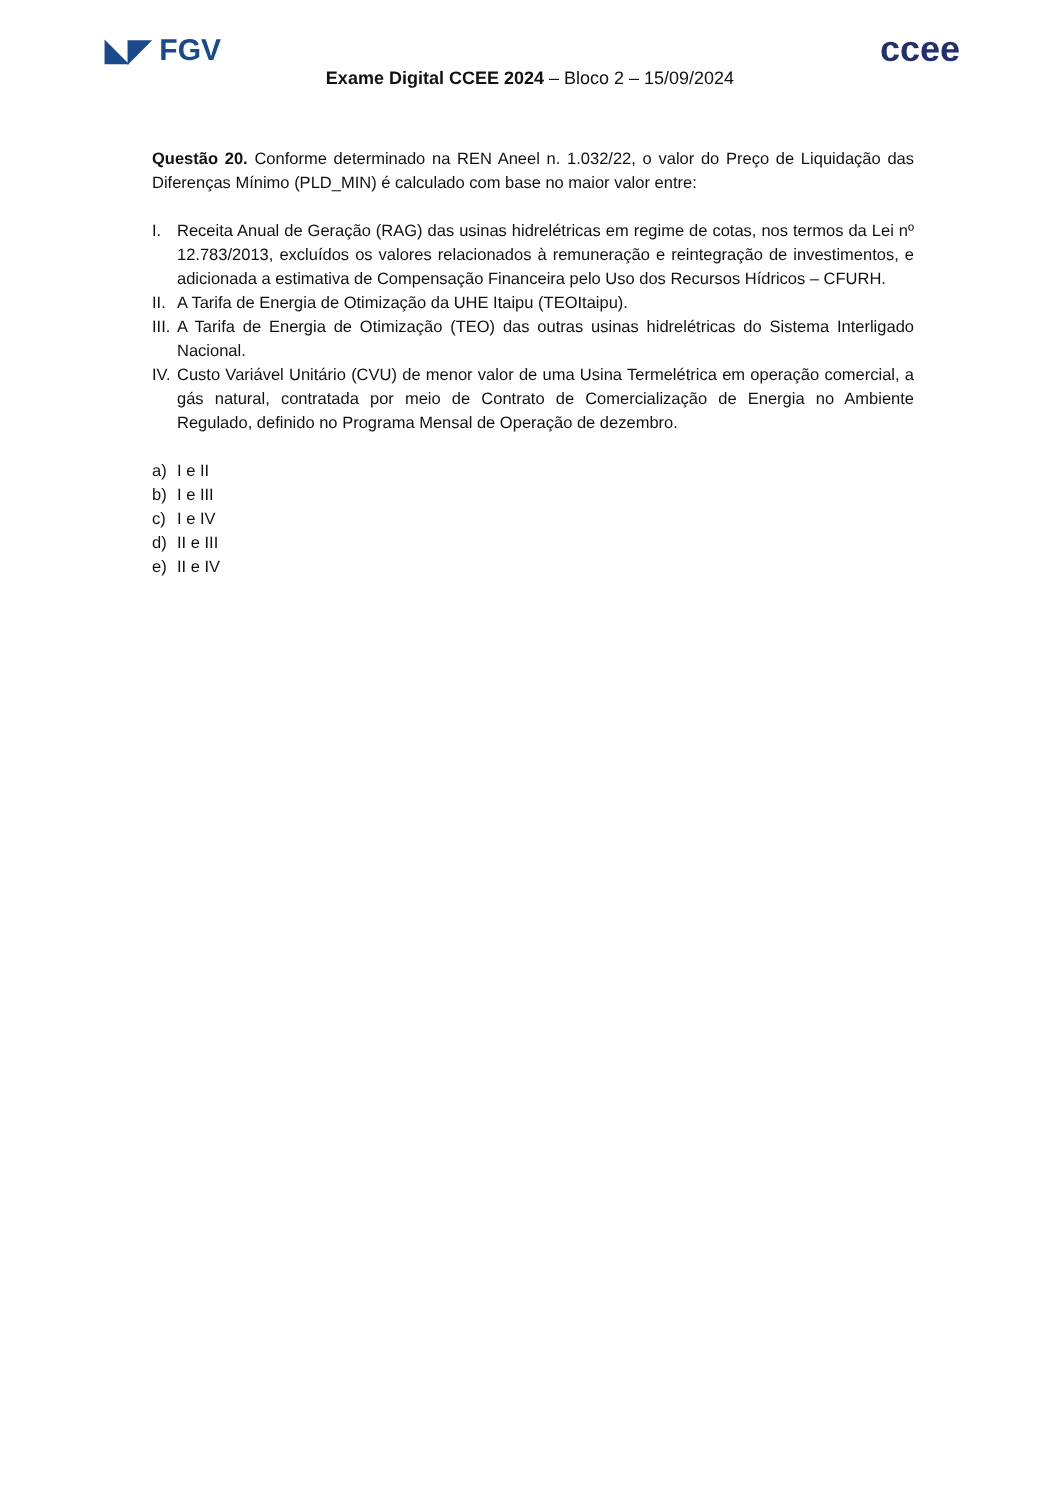◣◤ FGV
ccee
Exame Digital CCEE 2024 – Bloco 2 – 15/09/2024
Questão 20. Conforme determinado na REN Aneel n. 1.032/22, o valor do Preço de Liquidação das Diferenças Mínimo (PLD_MIN) é calculado com base no maior valor entre:
I. Receita Anual de Geração (RAG) das usinas hidrelétricas em regime de cotas, nos termos da Lei nº 12.783/2013, excluídos os valores relacionados à remuneração e reintegração de investimentos, e adicionada a estimativa de Compensação Financeira pelo Uso dos Recursos Hídricos – CFURH.
II. A Tarifa de Energia de Otimização da UHE Itaipu (TEOItaipu).
III. A Tarifa de Energia de Otimização (TEO) das outras usinas hidrelétricas do Sistema Interligado Nacional.
IV. Custo Variável Unitário (CVU) de menor valor de uma Usina Termelétrica em operação comercial, a gás natural, contratada por meio de Contrato de Comercialização de Energia no Ambiente Regulado, definido no Programa Mensal de Operação de dezembro.
a) I e II
b) I e III
c) I e IV
d) II e III
e) II e IV